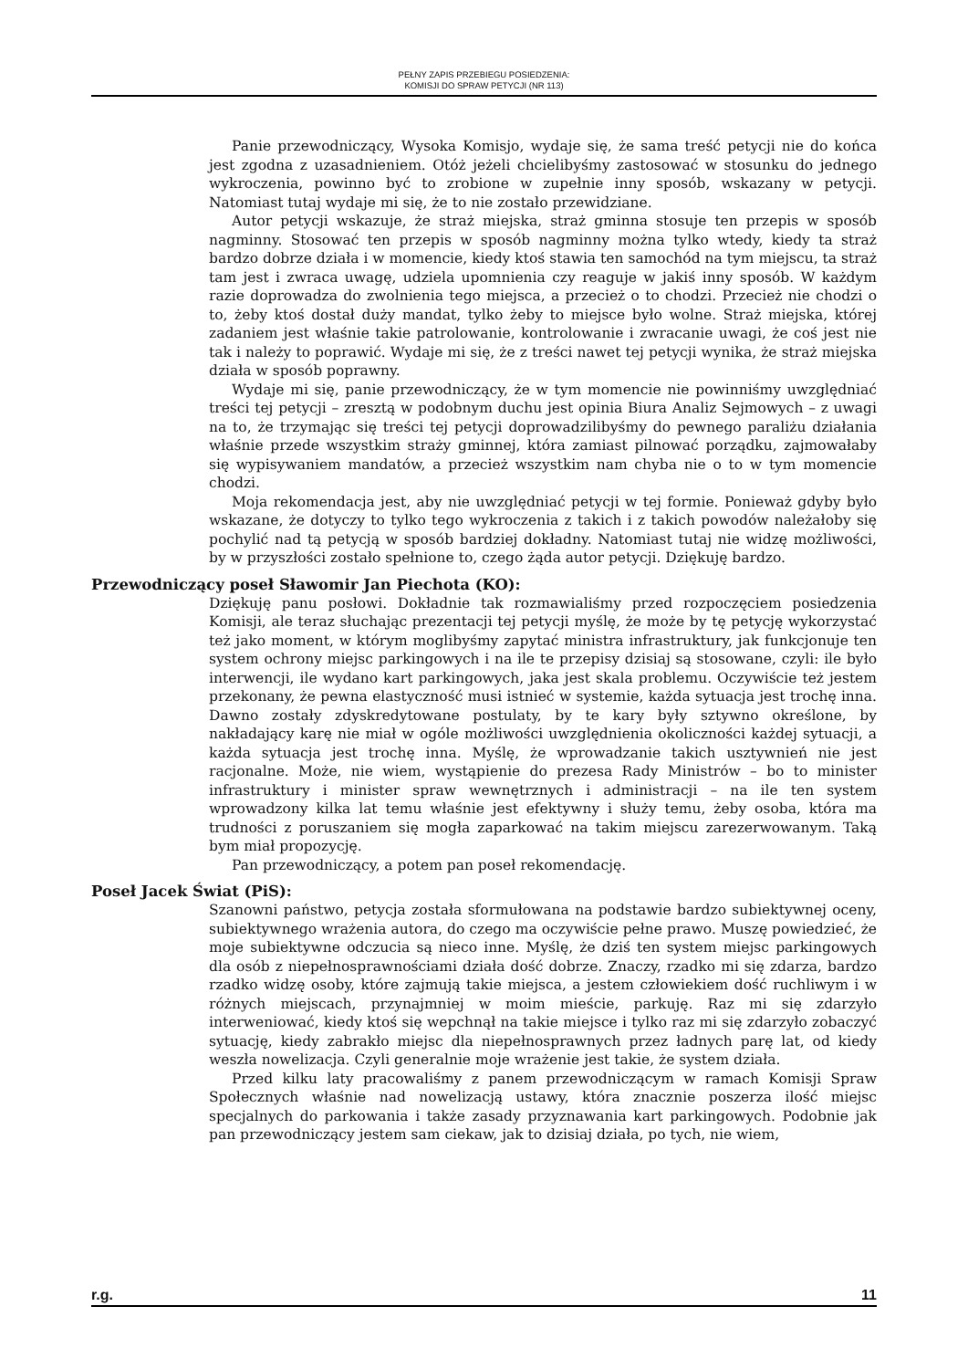PEŁNY ZAPIS PRZEBIEGU POSIEDZENIA:
KOMISJI DO SPRAW PETYCJI (NR 113)
Panie przewodniczący, Wysoka Komisjo, wydaje się, że sama treść petycji nie do końca jest zgodna z uzasadnieniem. Otóż jeżeli chcielibyśmy zastosować w stosunku do jednego wykroczenia, powinno być to zrobione w zupełnie inny sposób, wskazany w petycji. Natomiast tutaj wydaje mi się, że to nie zostało przewidziane.
Autor petycji wskazuje, że straż miejska, straż gminna stosuje ten przepis w sposób nagminny. Stosować ten przepis w sposób nagminny można tylko wtedy, kiedy ta straż bardzo dobrze działa i w momencie, kiedy ktoś stawia ten samochód na tym miejscu, ta straż tam jest i zwraca uwagę, udziela upomnienia czy reaguje w jakiś inny sposób. W każdym razie doprowadza do zwolnienia tego miejsca, a przecież o to chodzi. Przecież nie chodzi o to, żeby ktoś dostał duży mandat, tylko żeby to miejsce było wolne. Straż miejska, której zadaniem jest właśnie takie patrolowanie, kontrolowanie i zwracanie uwagi, że coś jest nie tak i należy to poprawić. Wydaje mi się, że z treści nawet tej petycji wynika, że straż miejska działa w sposób poprawny.
Wydaje mi się, panie przewodniczący, że w tym momencie nie powinniśmy uwzględniać treści tej petycji – zresztą w podobnym duchu jest opinia Biura Analiz Sejmowych – z uwagi na to, że trzymając się treści tej petycji doprowadzilibyśmy do pewnego paraliżu działania właśnie przede wszystkim straży gminnej, która zamiast pilnować porządku, zajmowałaby się wypisywaniem mandatów, a przecież wszystkim nam chyba nie o to w tym momencie chodzi.
Moja rekomendacja jest, aby nie uwzględniać petycji w tej formie. Ponieważ gdyby było wskazane, że dotyczy to tylko tego wykroczenia z takich i z takich powodów należałoby się pochylić nad tą petycją w sposób bardziej dokładny. Natomiast tutaj nie widzę możliwości, by w przyszłości zostało spełnione to, czego żąda autor petycji. Dziękuję bardzo.
Przewodniczący poseł Sławomir Jan Piechota (KO):
Dziękuję panu posłowi. Dokładnie tak rozmawialiśmy przed rozpoczęciem posiedzenia Komisji, ale teraz słuchając prezentacji tej petycji myślę, że może by tę petycję wykorzystać też jako moment, w którym moglibyśmy zapytać ministra infrastruktury, jak funkcjonuje ten system ochrony miejsc parkingowych i na ile te przepisy dzisiaj są stosowane, czyli: ile było interwencji, ile wydano kart parkingowych, jaka jest skala problemu. Oczywiście też jestem przekonany, że pewna elastyczność musi istnieć w systemie, każda sytuacja jest trochę inna. Dawno zostały zdyskredytowane postulaty, by te kary były sztywno określone, by nakładający karę nie miał w ogóle możliwości uwzględnienia okoliczności każdej sytuacji, a każda sytuacja jest trochę inna. Myślę, że wprowadzanie takich usztywnień nie jest racjonalne. Może, nie wiem, wystąpienie do prezesa Rady Ministrów – bo to minister infrastruktury i minister spraw wewnętrznych i administracji – na ile ten system wprowadzony kilka lat temu właśnie jest efektywny i służy temu, żeby osoba, która ma trudności z poruszaniem się mogła zaparkować na takim miejscu zarezerwowanym. Taką bym miał propozycję.
Pan przewodniczący, a potem pan poseł rekomendację.
Poseł Jacek Świat (PiS):
Szanowni państwo, petycja została sformułowana na podstawie bardzo subiektywnej oceny, subiektywnego wrażenia autora, do czego ma oczywiście pełne prawo. Muszę powiedzieć, że moje subiektywne odczucia są nieco inne. Myślę, że dziś ten system miejsc parkingowych dla osób z niepełnosprawnościami działa dość dobrze. Znaczy, rzadko mi się zdarza, bardzo rzadko widzę osoby, które zajmują takie miejsca, a jestem człowiekiem dość ruchliwym i w różnych miejscach, przynajmniej w moim mieście, parkuję. Raz mi się zdarzyło interweniować, kiedy ktoś się wepchnął na takie miejsce i tylko raz mi się zdarzyło zobaczyć sytuację, kiedy zabrakło miejsc dla niepełnosprawnych przez ładnych parę lat, od kiedy weszła nowelizacja. Czyli generalnie moje wrażenie jest takie, że system działa.
Przed kilku laty pracowaliśmy z panem przewodniczącym w ramach Komisji Spraw Społecznych właśnie nad nowelizacją ustawy, która znacznie poszerza ilość miejsc specjalnych do parkowania i także zasady przyznawania kart parkingowych. Podobnie jak pan przewodniczący jestem sam ciekaw, jak to dzisiaj działa, po tych, nie wiem,
r.g. 11